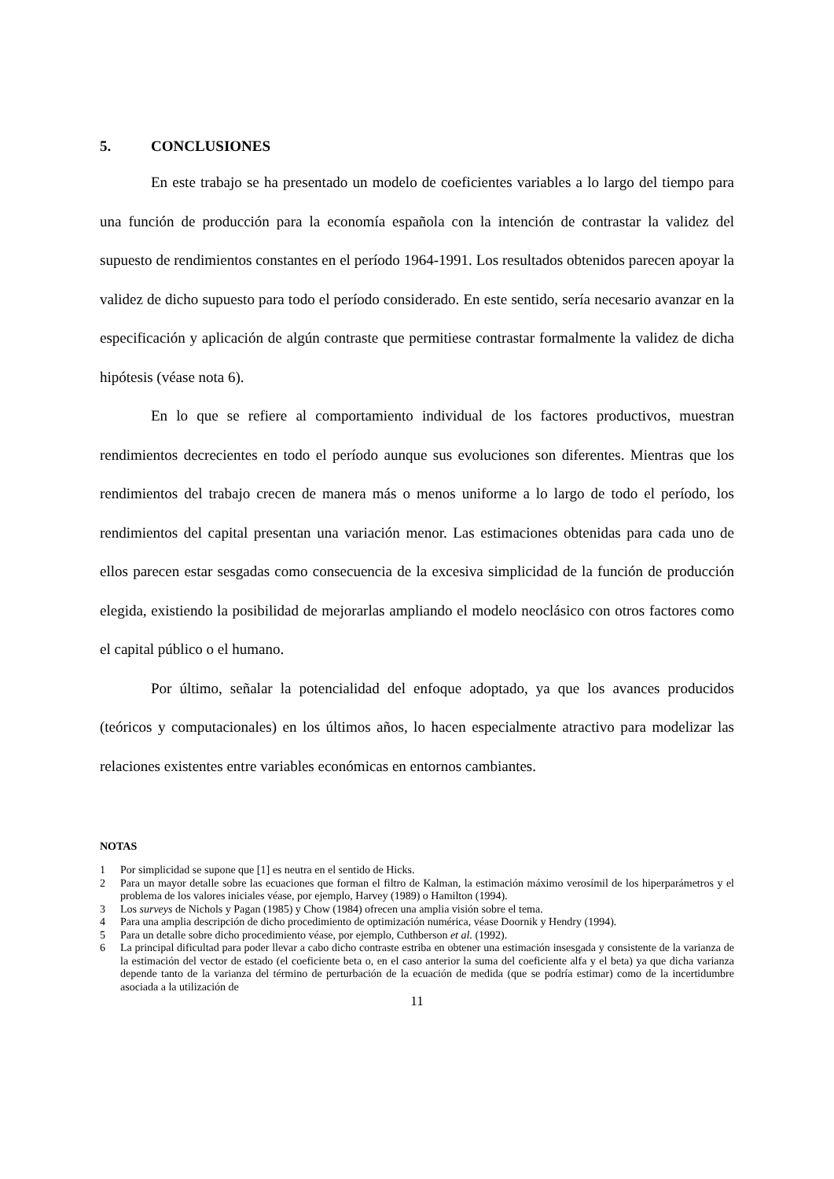5. CONCLUSIONES
En este trabajo se ha presentado un modelo de coeficientes variables a lo largo del tiempo para una función de producción para la economía española con la intención de contrastar la validez del supuesto de rendimientos constantes en el período 1964-1991. Los resultados obtenidos parecen apoyar la validez de dicho supuesto para todo el período considerado. En este sentido, sería necesario avanzar en la especificación y aplicación de algún contraste que permitiese contrastar formalmente la validez de dicha hipótesis (véase nota 6).
En lo que se refiere al comportamiento individual de los factores productivos, muestran rendimientos decrecientes en todo el período aunque sus evoluciones son diferentes. Mientras que los rendimientos del trabajo crecen de manera más o menos uniforme a lo largo de todo el período, los rendimientos del capital presentan una variación menor. Las estimaciones obtenidas para cada uno de ellos parecen estar sesgadas como consecuencia de la excesiva simplicidad de la función de producción elegida, existiendo la posibilidad de mejorarlas ampliando el modelo neoclásico con otros factores como el capital público o el humano.
Por último, señalar la potencialidad del enfoque adoptado, ya que los avances producidos (teóricos y computacionales) en los últimos años, lo hacen especialmente atractivo para modelizar las relaciones existentes entre variables económicas en entornos cambiantes.
NOTAS
1 Por simplicidad se supone que [1] es neutra en el sentido de Hicks.
2 Para un mayor detalle sobre las ecuaciones que forman el filtro de Kalman, la estimación máximo verosímil de los hiperparámetros y el problema de los valores iniciales véase, por ejemplo, Harvey (1989) o Hamilton (1994).
3 Los surveys de Nichols y Pagan (1985) y Chow (1984) ofrecen una amplia visión sobre el tema.
4 Para una amplia descripción de dicho procedimiento de optimización numérica, véase Doornik y Hendry (1994).
5 Para un detalle sobre dicho procedimiento véase, por ejemplo, Cuthberson et al. (1992).
6 La principal dificultad para poder llevar a cabo dicho contraste estriba en obtener una estimación insesgada y consistente de la varianza de la estimación del vector de estado (el coeficiente beta o, en el caso anterior la suma del coeficiente alfa y el beta) ya que dicha varianza depende tanto de la varianza del término de perturbación de la ecuación de medida (que se podría estimar) como de la incertidumbre asociada a la utilización de
11